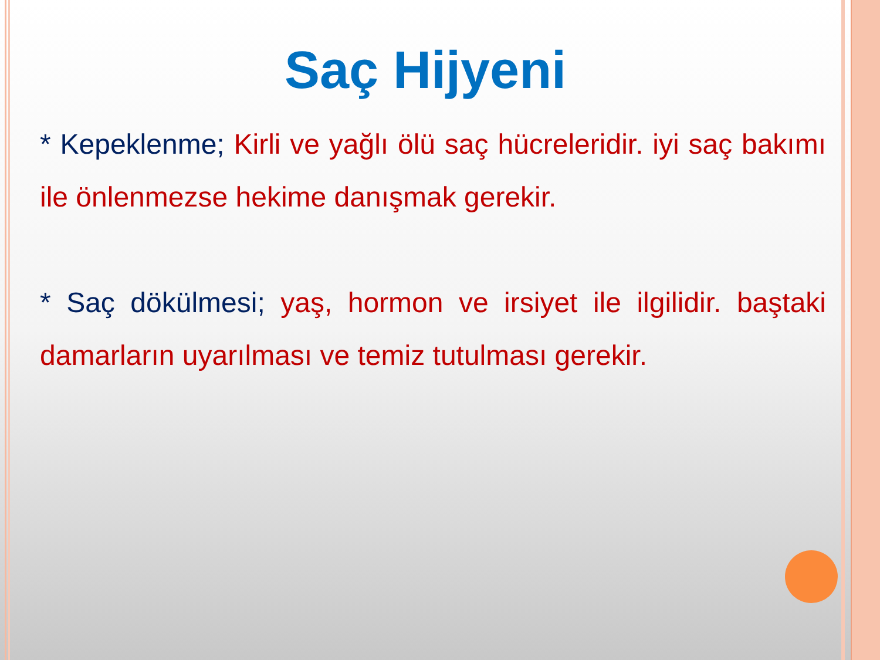Saç Hijyeni
* Kepeklenme; Kirli ve yağlı ölü saç hücreleridir. iyi saç bakımı ile önlenmezse hekime danışmak gerekir.
* Saç dökülmesi; yaş, hormon ve irsiyet ile ilgilidir. baştaki damarların uyarılması ve temiz tutulması gerekir.